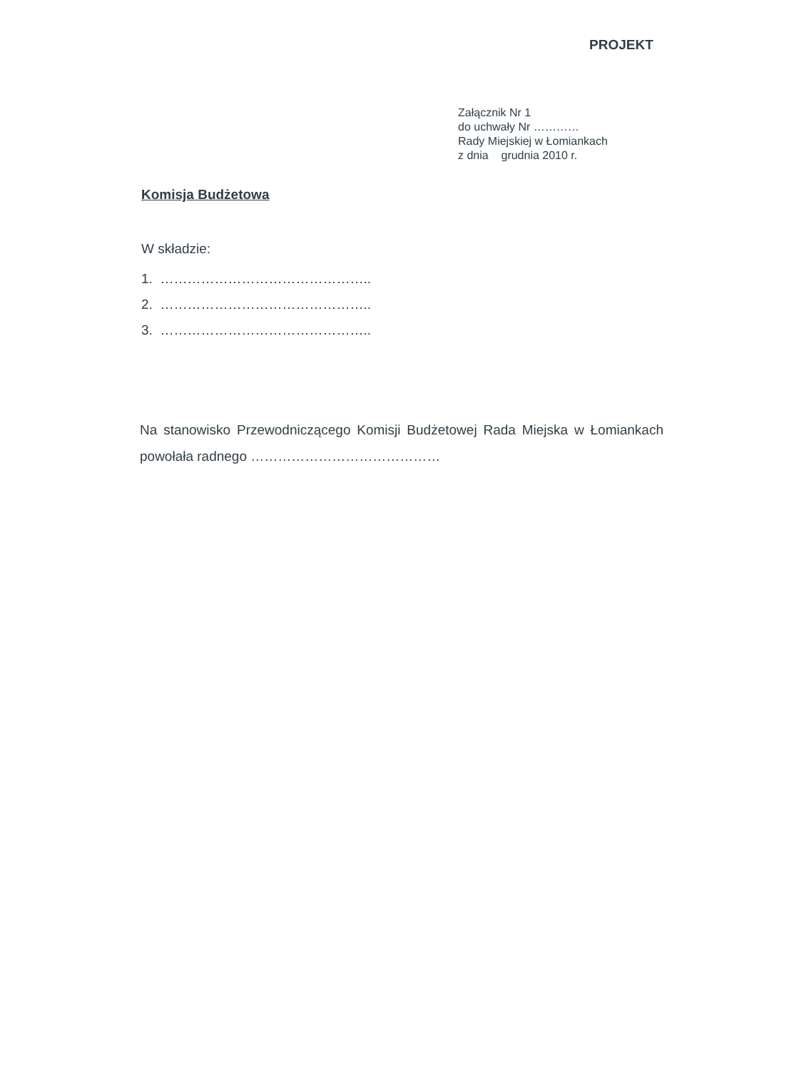PROJEKT
Załącznik Nr 1
do uchwały Nr …………
Rady Miejskiej w Łomiankach
z dnia grudnia 2010 r.
Komisja Budżetowa
W składzie:
1. ………………………………………..
2. ………………………………………..
3. ………………………………………..
Na stanowisko Przewodniczącego Komisji Budżetowej Rada Miejska w Łomiankach powołała radnego ……………………………………